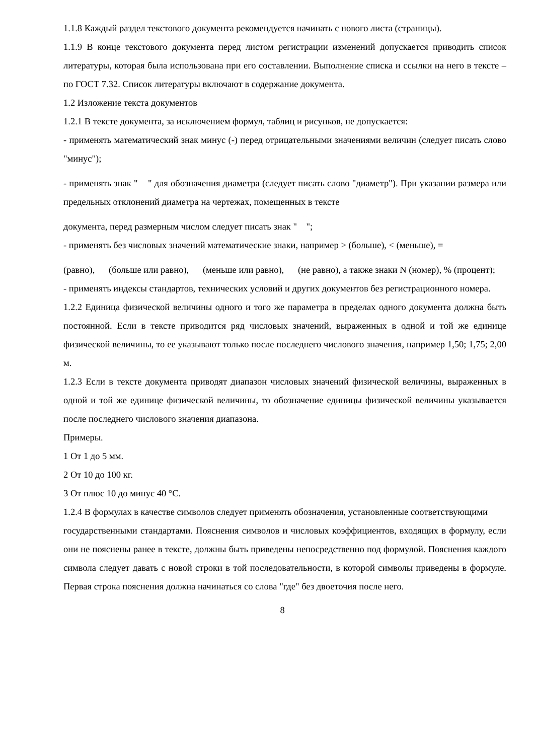1.1.8 Каждый раздел текстового документа рекомендуется начинать с нового листа (страницы).
1.1.9 В конце текстового документа перед листом регистрации изменений допускается приводить список литературы, которая была использована при его составлении. Выполнение списка и ссылки на него в тексте – по ГОСТ 7.32. Список литературы включают в содержание документа.
1.2 Изложение текста документов
1.2.1 В тексте документа, за исключением формул, таблиц и рисунков, не допускается:
- применять математический знак минус (-) перед отрицательными значениями величин (следует писать слово "минус");
- применять знак " " для обозначения диаметра (следует писать слово "диаметр"). При указании размера или предельных отклонений диаметра на чертежах, помещенных в тексте
документа, перед размерным числом следует писать знак " ";
- применять без числовых значений математические знаки, например > (больше), < (меньше), =
(равно), (больше или равно), (меньше или равно), (не равно), а также знаки N (номер), % (процент);
- применять индексы стандартов, технических условий и других документов без регистрационного номера.
1.2.2 Единица физической величины одного и того же параметра в пределах одного документа должна быть постоянной. Если в тексте приводится ряд числовых значений, выраженных в одной и той же единице физической величины, то ее указывают только после последнего числового значения, например 1,50; 1,75; 2,00 м.
1.2.3 Если в тексте документа приводят диапазон числовых значений физической величины, выраженных в одной и той же единице физической величины, то обозначение единицы физической величины указывается после последнего числового значения диапазона.
Примеры.
1 От 1 до 5 мм.
2 От 10 до 100 кг.
3 От плюс 10 до минус 40 °С.
1.2.4 В формулах в качестве символов следует применять обозначения, установленные соответствующими
государственными стандартами. Пояснения символов и числовых коэффициентов, входящих в формулу, если они не пояснены ранее в тексте, должны быть приведены непосредственно под формулой. Пояснения каждого символа следует давать с новой строки в той последовательности, в которой символы приведены в формуле. Первая строка пояснения должна начинаться со слова "где" без двоеточия после него.
8